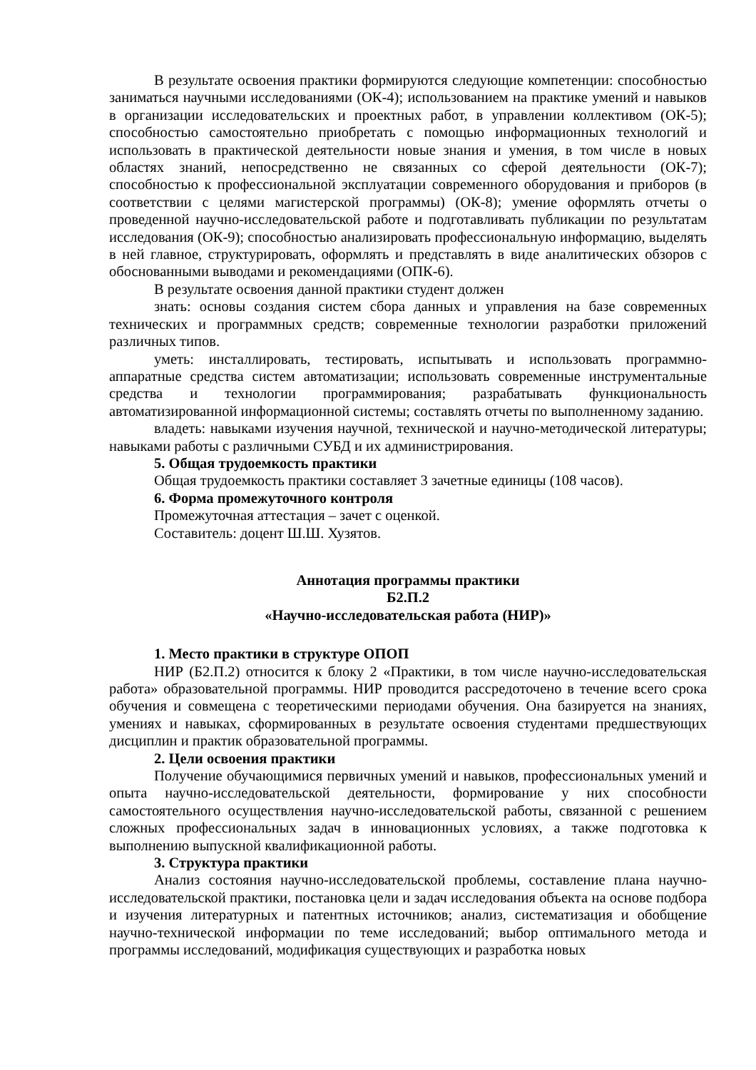В результате освоения практики формируются следующие компетенции: способностью заниматься научными исследованиями (ОК-4); использованием на практике умений и навыков в организации исследовательских и проектных работ, в управлении коллективом (ОК-5); способностью самостоятельно приобретать с помощью информационных технологий и использовать в практической деятельности новые знания и умения, в том числе в новых областях знаний, непосредственно не связанных со сферой деятельности (ОК-7); способностью к профессиональной эксплуатации современного оборудования и приборов (в соответствии с целями магистерской программы) (ОК-8); умение оформлять отчеты о проведенной научно-исследовательской работе и подготавливать публикации по результатам исследования (ОК-9); способностью анализировать профессиональную информацию, выделять в ней главное, структурировать, оформлять и представлять в виде аналитических обзоров с обоснованными выводами и рекомендациями (ОПК-6).
В результате освоения данной практики студент должен
знать: основы создания систем сбора данных и управления на базе современных технических и программных средств; современные технологии разработки приложений различных типов.
уметь: инсталлировать, тестировать, испытывать и использовать программно-аппаратные средства систем автоматизации; использовать современные инструментальные средства и технологии программирования; разрабатывать функциональность автоматизированной информационной системы; составлять отчеты по выполненному заданию.
владеть: навыками изучения научной, технической и научно-методической литературы; навыками работы с различными СУБД и их администрирования.
5. Общая трудоемкость практики
Общая трудоемкость практики составляет 3 зачетные единицы (108 часов).
6. Форма промежуточного контроля
Промежуточная аттестация – зачет с оценкой.
Составитель: доцент Ш.Ш. Хузятов.
Аннотация программы практики
Б2.П.2
«Научно-исследовательская работа (НИР)»
1. Место практики в структуре ОПОП
НИР (Б2.П.2) относится к блоку 2 «Практики, в том числе научно-исследовательская работа» образовательной программы. НИР проводится рассредоточено в течение всего срока обучения и совмещена с теоретическими периодами обучения. Она базируется на знаниях, умениях и навыках, сформированных в результате освоения студентами предшествующих дисциплин и практик образовательной программы.
2. Цели освоения практики
Получение обучающимися первичных умений и навыков, профессиональных умений и опыта научно-исследовательской деятельности, формирование у них способности самостоятельного осуществления научно-исследовательской работы, связанной с решением сложных профессиональных задач в инновационных условиях, а также подготовка к выполнению выпускной квалификационной работы.
3. Структура практики
Анализ состояния научно-исследовательской проблемы, составление плана научно-исследовательской практики, постановка цели и задач исследования объекта на основе подбора и изучения литературных и патентных источников; анализ, систематизация и обобщение научно-технической информации по теме исследований; выбор оптимального метода и программы исследований, модификация существующих и разработка новых